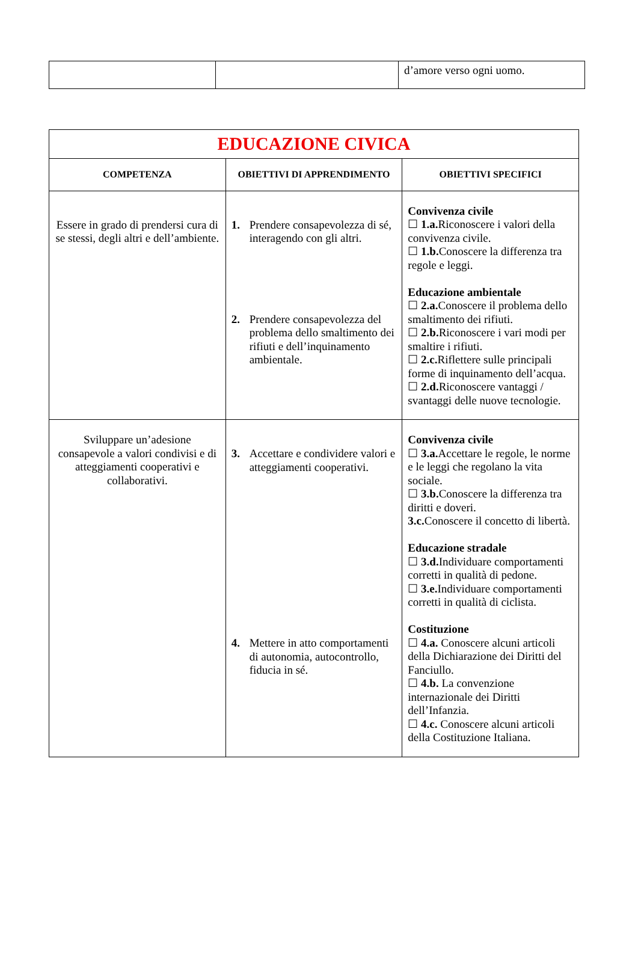| | | d’amore verso ogni uomo. |
| EDUCAZIONE CIVICA | | |
| COMPETENZA | OBIETTIVI DI APPRENDIMENTO | OBIETTIVI SPECIFICI |
| Essere in grado di prendersi cura di se stessi, degli altri e dell’ambiente. | 1. Prendere consapevolezza di sé, interagendo con gli altri. 2. Prendere consapevolezza del problema dello smaltimento dei rifiuti e dell’inquinamento ambientale. | Convivenza civile ☐ 1.a. Riconoscere i valori della convivenza civile. ☐ 1.b. Conoscere la differenza tra regole e leggi. Educazione ambientale ☐ 2.a. Conoscere il problema dello smaltimento dei rifiuti. ☐ 2.b. Riconoscere i vari modi per smaltire i rifiuti. ☐ 2.c. Riflettere sulle principali forme di inquinamento dell’acqua. ☐ 2.d. Riconoscere vantaggi / svantaggi delle nuove tecnologie. |
| Sviluppare un’adesione consapevole a valori condivisi e di atteggiamenti cooperativi e collaborativi. | 3. Accettare e condividere valori e atteggiamenti cooperativi. 4. Mettere in atto comportamenti di autonomia, autocontrollo, fiducia in sé. | Convivenza civile ☐ 3.a. Accettare le regole, le norme e le leggi che regolano la vita sociale. ☐ 3.b. Conoscere la differenza tra diritti e doveri. 3.c. Conoscere il concetto di libertà. Educazione stradale ☐ 3.d. Individuare comportamenti corretti in qualità di pedone. ☐ 3.e. Individuare comportamenti corretti in qualità di ciclista. Costituzione ☐ 4.a. Conoscere alcuni articoli della Dichiarazione dei Diritti del Fanciullo. ☐ 4.b. La convenzione internazionale dei Diritti dell’Infanzia. ☐ 4.c. Conoscere alcuni articoli della Costituzione Italiana. |